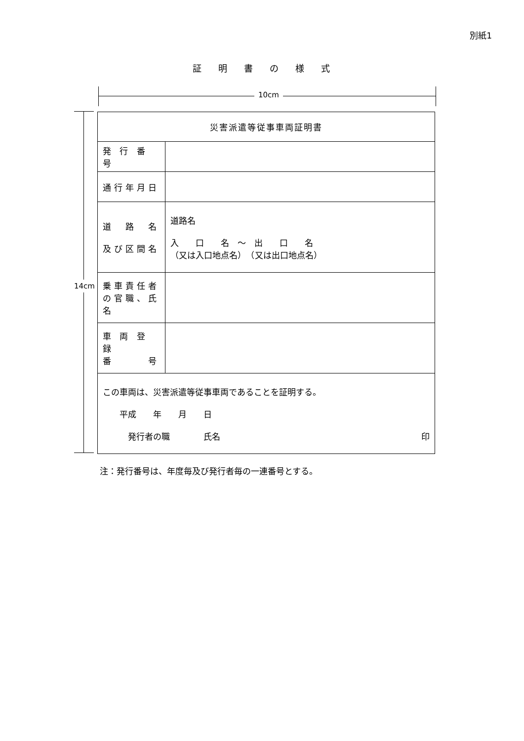別紙1
証明書の様式
10cm
14cm
| 災害派遣等従事車両証明書 | |
| 発 行 番 号 | |
| 通行年月日 | |
| 道 路 名 及び区間名 | 道路名 入 口 名 ～ 出 口 名 （又は入口地点名） （又は出口地点名） |
| 乗車責任者 の官職、氏名 | |
| 車 両 登 録 番 号 | |
| この車両は、災害派遣等従事車両であることを証明する。 平成 年 月 日 発行者の職 氏名 印 | |
注：発行番号は、年度毎及び発行者毎の一連番号とする。